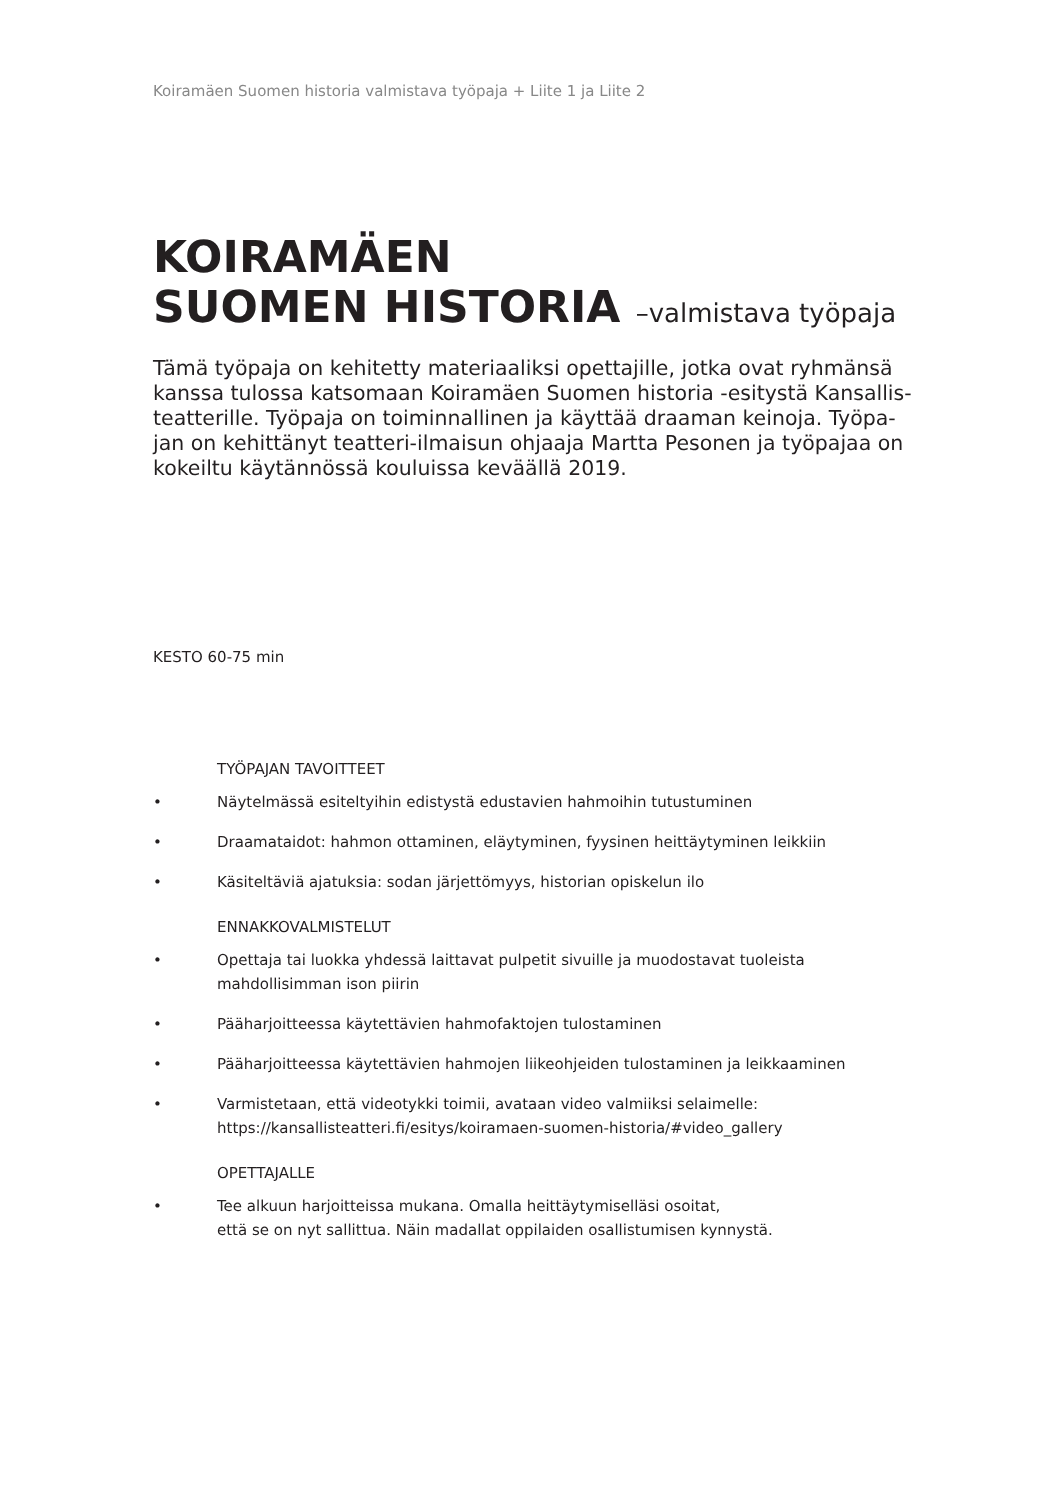Koiramäen Suomen historia valmistava työpaja + Liite 1 ja Liite 2
KOIRAMÄEN
SUOMEN HISTORIA –valmistava työpaja
Tämä työpaja on kehitetty materiaaliksi opettajille, jotka ovat ryhmänsä kanssa tulossa katsomaan Koiramäen Suomen historia -esitystä Kansallis-teatterille. Työpaja on toiminnallinen ja käyttää draaman keinoja. Työpa-jan on kehittänyt teatteri-ilmaisun ohjaaja Martta Pesonen ja työpajaa on kokeiltu käytännössä kouluissa keväällä 2019.
KESTO 60-75 min
TYÖPAJAN TAVOITTEET
• Näytelmässä esiteltyihin edistystä edustavien hahmoihin tutustuminen
• Draamataidot: hahmon ottaminen, eläytyminen, fyysinen heittäytyminen leikkiin
• Käsiteltäviä ajatuksia: sodan järjettömyys, historian opiskelun ilo
ENNAKKOVALMISTELUT
• Opettaja tai luokka yhdessä laittavat pulpetit sivuille ja muodostavat tuoleista mahdollisimman ison piirin
• Pääharjoitteessa käytettävien hahmofaktojen tulostaminen
• Pääharjoitteessa käytettävien hahmojen liikeohjeiden tulostaminen ja leikkaaminen
• Varmistetaan, että videotykki toimii, avataan video valmiiksi selaimelle:
https://kansallisteatteri.fi/esitys/koiramaen-suomen-historia/#video_gallery
OPETTAJALLE
• Tee alkuun harjoitteissa mukana. Omalla heittäytymiselläsi osoitat,
että se on nyt sallittua. Näin madallat oppilaiden osallistumisen kynnystä.